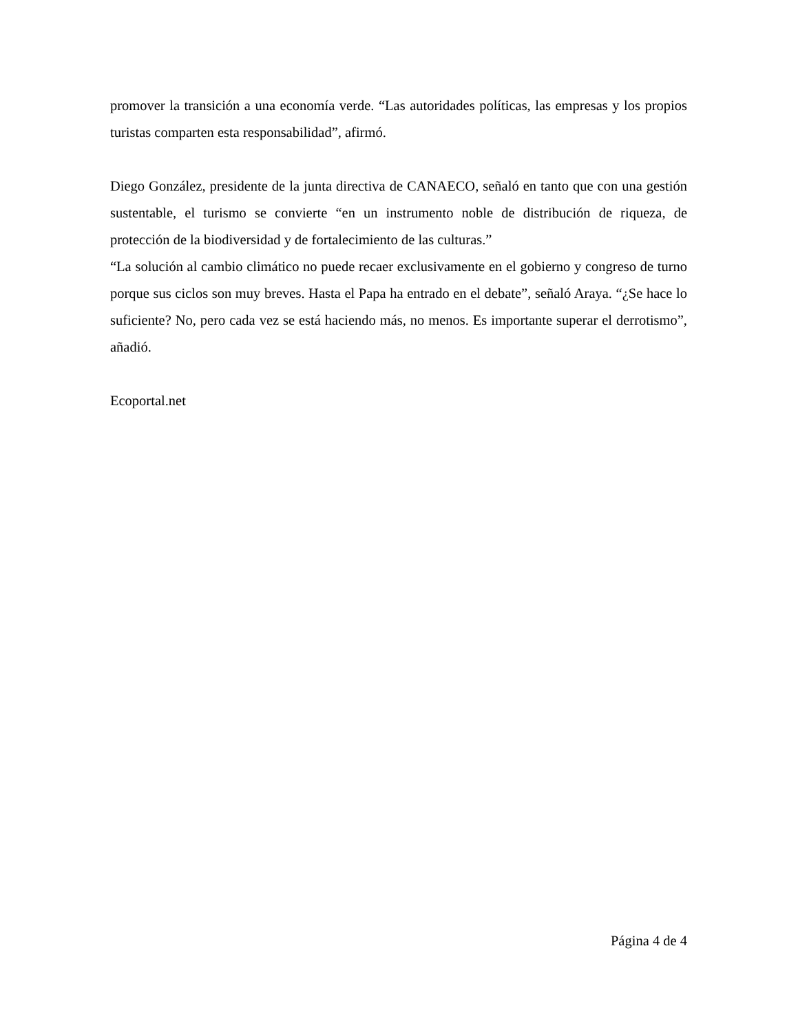promover la transición a una economía verde. “Las autoridades políticas, las empresas y los propios turistas comparten esta responsabilidad”, afirmó.
Diego González, presidente de la junta directiva de CANAECO, señaló en tanto que con una gestión sustentable, el turismo se convierte “en un instrumento noble de distribución de riqueza, de protección de la biodiversidad y de fortalecimiento de las culturas.”
“La solución al cambio climático no puede recaer exclusivamente en el gobierno y congreso de turno porque sus ciclos son muy breves. Hasta el Papa ha entrado en el debate”, señaló Araya. “¿Se hace lo suficiente? No, pero cada vez se está haciendo más, no menos. Es importante superar el derrotismo”, añadió.
Ecoportal.net
Página 4 de 4